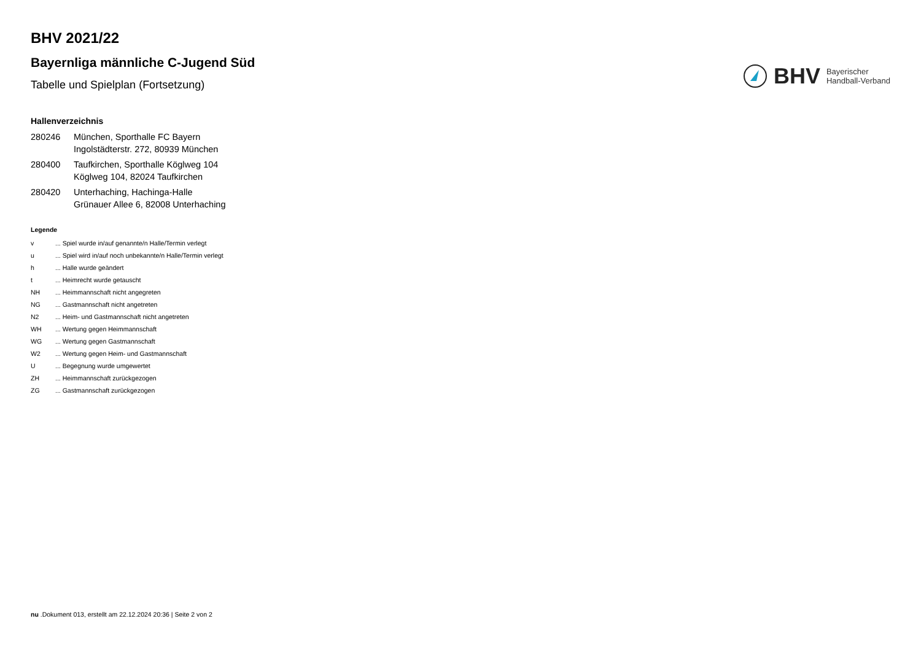BHV 2021/22
Bayernliga männliche C-Jugend Süd
Tabelle und Spielplan (Fortsetzung)
BHV Bayerischer
Handball-Verband
Hallenverzeichnis
| 280246 | München, Sporthalle FC Bayern Ingolstädterstr. 272, 80939 München |
| 280400 | Taufkirchen, Sporthalle Köglweg 104 Köglweg 104, 82024 Taufkirchen |
| 280420 | Unterhaching, Hachinga-Halle Grünauer Allee 6, 82008 Unterhaching |
Legende
| v | ... Spiel wurde in/auf genannte/n Halle/Termin verlegt |
| u | ... Spiel wird in/auf noch unbekannte/n Halle/Termin verlegt |
| h | ... Halle wurde geändert |
| t | ... Heimrecht wurde getauscht |
| NH | ... Heimmannschaft nicht angegreten |
| NG | ... Gastmannschaft nicht angetreten |
| N2 | ... Heim- und Gastmannschaft nicht angetreten |
| WH | ... Wertung gegen Heimmannschaft |
| WG | ... Wertung gegen Gastmannschaft |
| W2 | ... Wertung gegen Heim- und Gastmannschaft |
| U | ... Begegnung wurde umgewertet |
| ZH | ... Heimmannschaft zurückgezogen |
| ZG | ... Gastmannschaft zurückgezogen |
nu .Dokument 013, erstellt am 22.12.2024 20:36 | Seite 2 von 2